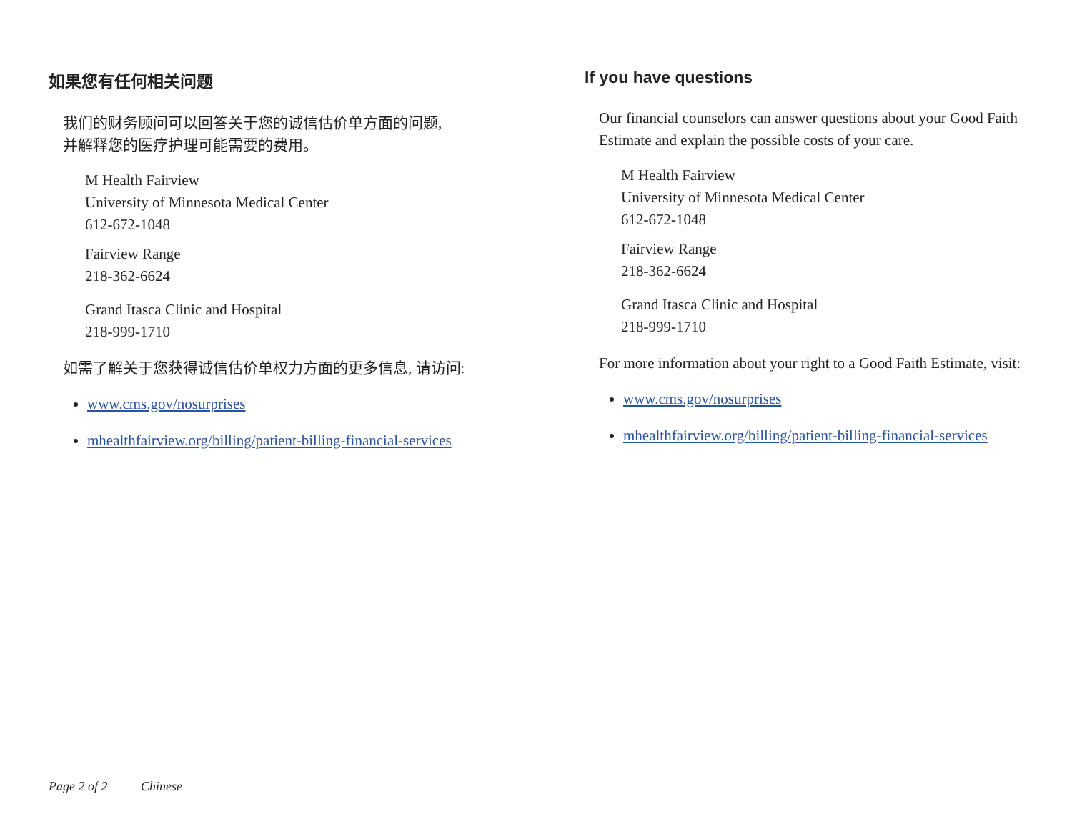如果您有任何相关问题
我们的财务顾问可以回答关于您的诚信估价单方面的问题,
并解释您的医疗护理可能需要的费用。
M Health Fairview
University of Minnesota Medical Center
612-672-1048
Fairview Range
218-362-6624
Grand Itasca Clinic and Hospital
218-999-1710
如需了解关于您获得诚信估价单权力方面的更多信息, 请访问:
www.cms.gov/nosurprises
mhealthfairview.org/billing/patient-billing-financial-services
If you have questions
Our financial counselors can answer questions about your Good Faith Estimate and explain the possible costs of your care.
M Health Fairview
University of Minnesota Medical Center
612-672-1048
Fairview Range
218-362-6624
Grand Itasca Clinic and Hospital
218-999-1710
For more information about your right to a Good Faith Estimate, visit:
www.cms.gov/nosurprises
mhealthfairview.org/billing/patient-billing-financial-services
Page 2 of 2 Chinese